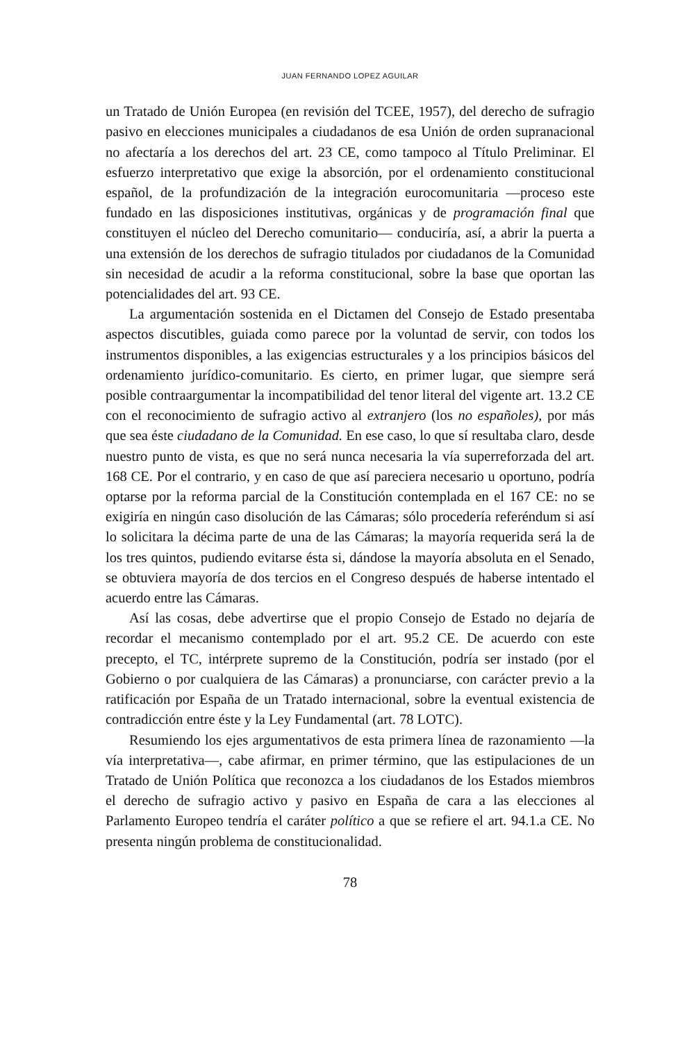JUAN FERNANDO LOPEZ AGUILAR
un Tratado de Unión Europea (en revisión del TCEE, 1957), del derecho de sufragio pasivo en elecciones municipales a ciudadanos de esa Unión de orden supranacional no afectaría a los derechos del art. 23 CE, como tampoco al Título Preliminar. El esfuerzo interpretativo que exige la absorción, por el ordenamiento constitucional español, de la profundización de la integración eurocomunitaria —proceso este fundado en las disposiciones institutivas, orgánicas y de programación final que constituyen el núcleo del Derecho comunitario— conduciría, así, a abrir la puerta a una extensión de los derechos de sufragio titulados por ciudadanos de la Comunidad sin necesidad de acudir a la reforma constitucional, sobre la base que oportan las potencialidades del art. 93 CE.
La argumentación sostenida en el Dictamen del Consejo de Estado presentaba aspectos discutibles, guiada como parece por la voluntad de servir, con todos los instrumentos disponibles, a las exigencias estructurales y a los principios básicos del ordenamiento jurídico-comunitario. Es cierto, en primer lugar, que siempre será posible contraargumentar la incompatibilidad del tenor literal del vigente art. 13.2 CE con el reconocimiento de sufragio activo al extranjero (los no españoles), por más que sea éste ciudadano de la Comunidad. En ese caso, lo que sí resultaba claro, desde nuestro punto de vista, es que no será nunca necesaria la vía superreforzada del art. 168 CE. Por el contrario, y en caso de que así pareciera necesario u oportuno, podría optarse por la reforma parcial de la Constitución contemplada en el 167 CE: no se exigiría en ningún caso disolución de las Cámaras; sólo procedería referéndum si así lo solicitara la décima parte de una de las Cámaras; la mayoría requerida será la de los tres quintos, pudiendo evitarse ésta si, dándose la mayoría absoluta en el Senado, se obtuviera mayoría de dos tercios en el Congreso después de haberse intentado el acuerdo entre las Cámaras.
Así las cosas, debe advertirse que el propio Consejo de Estado no dejaría de recordar el mecanismo contemplado por el art. 95.2 CE. De acuerdo con este precepto, el TC, intérprete supremo de la Constitución, podría ser instado (por el Gobierno o por cualquiera de las Cámaras) a pronunciarse, con carácter previo a la ratificación por España de un Tratado internacional, sobre la eventual existencia de contradicción entre éste y la Ley Fundamental (art. 78 LOTC).
Resumiendo los ejes argumentativos de esta primera línea de razonamiento —la vía interpretativa—, cabe afirmar, en primer término, que las estipulaciones de un Tratado de Unión Política que reconozca a los ciudadanos de los Estados miembros el derecho de sufragio activo y pasivo en España de cara a las elecciones al Parlamento Europeo tendría el caráter político a que se refiere el art. 94.1.a CE. No presenta ningún problema de constitucionalidad.
78